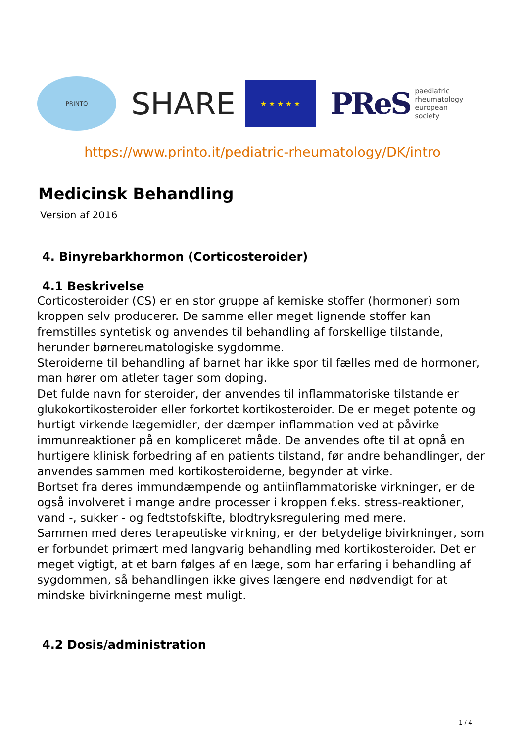PRINTO
SHARE
★ ★ ★ ★ ★
PReS paediatric
rheumatology
european
society
https://www.printo.it/pediatric-rheumatology/DK/intro
Medicinsk Behandling
Version af 2016
4. Binyrebarkhormon (Corticosteroider)
4.1 Beskrivelse
Corticosteroider (CS) er en stor gruppe af kemiske stoffer (hormoner) som kroppen selv producerer. De samme eller meget lignende stoffer kan fremstilles syntetisk og anvendes til behandling af forskellige tilstande, herunder børnereumatologiske sygdomme.
Steroiderne til behandling af barnet har ikke spor til fælles med de hormoner, man hører om atleter tager som doping.
Det fulde navn for steroider, der anvendes til inflammatoriske tilstande er glukokortikosteroider eller forkortet kortikosteroider. De er meget potente og hurtigt virkende lægemidler, der dæmper inflammation ved at påvirke immunreaktioner på en kompliceret måde. De anvendes ofte til at opnå en hurtigere klinisk forbedring af en patients tilstand, før andre behandlinger, der anvendes sammen med kortikosteroiderne, begynder at virke.
Bortset fra deres immundæmpende og antiinflammatoriske virkninger, er de også involveret i mange andre processer i kroppen f.eks. stress-reaktioner, vand -, sukker - og fedtstofskifte, blodtryksregulering med mere.
Sammen med deres terapeutiske virkning, er der betydelige bivirkninger, som er forbundet primært med langvarig behandling med kortikosteroider. Det er meget vigtigt, at et barn følges af en læge, som har erfaring i behandling af sygdommen, så behandlingen ikke gives længere end nødvendigt for at mindske bivirkningerne mest muligt.
4.2 Dosis/administration
1 / 4